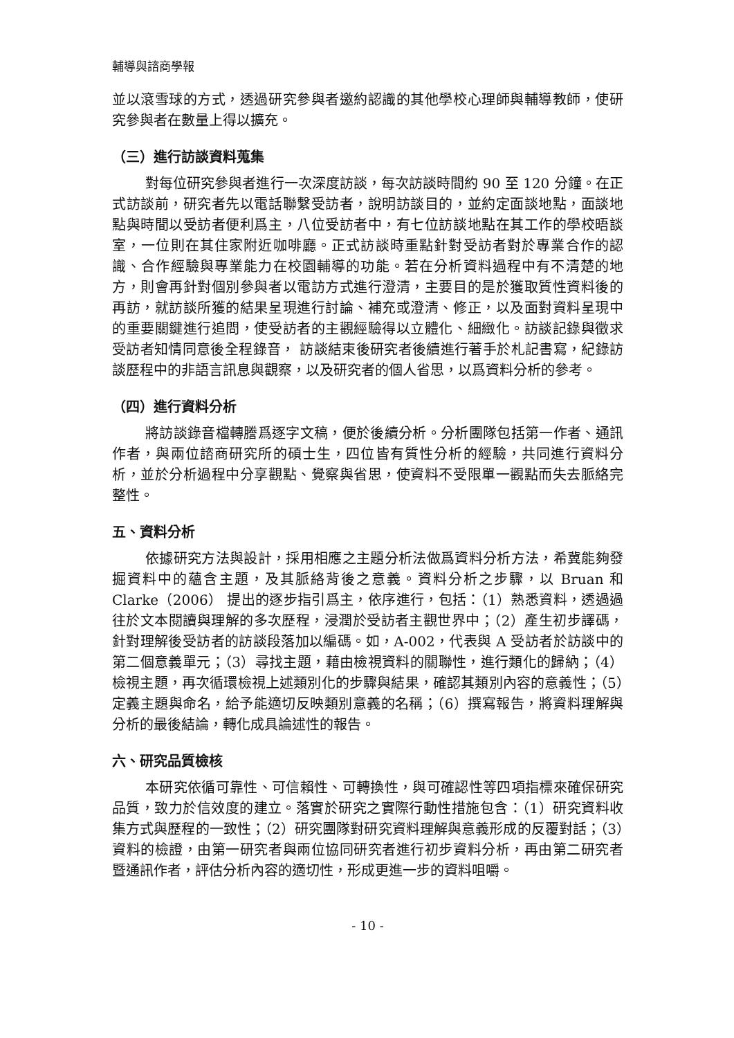輔導與諮商學報
並以滾雪球的方式，透過研究參與者邀約認識的其他學校心理師與輔導教師，使研究參與者在數量上得以擴充。
（三）進行訪談資料蒐集
對每位研究參與者進行一次深度訪談，每次訪談時間約 90 至 120 分鐘。在正式訪談前，研究者先以電話聯繫受訪者，說明訪談目的，並約定面談地點，面談地點與時間以受訪者便利爲主，八位受訪者中，有七位訪談地點在其工作的學校晤談室，一位則在其住家附近咖啡廳。正式訪談時重點針對受訪者對於專業合作的認識、合作經驗與專業能力在校園輔導的功能。若在分析資料過程中有不清楚的地方，則會再針對個別參與者以電訪方式進行澄清，主要目的是於獲取質性資料後的再訪，就訪談所獲的結果呈現進行討論、補充或澄清、修正，以及面對資料呈現中的重要關鍵進行追問，使受訪者的主觀經驗得以立體化、細緻化。訪談記錄與徵求受訪者知情同意後全程錄音， 訪談結束後研究者後續進行著手於札記書寫，紀錄訪談歷程中的非語言訊息與觀察，以及研究者的個人省思，以爲資料分析的參考。
（四）進行資料分析
將訪談錄音檔轉謄爲逐字文稿，便於後續分析。分析團隊包括第一作者、通訊作者，與兩位諮商研究所的碩士生，四位皆有質性分析的經驗，共同進行資料分析，並於分析過程中分享觀點、覺察與省思，使資料不受限單一觀點而失去脈絡完整性。
五、資料分析
依據研究方法與設計，採用相應之主題分析法做爲資料分析方法，希冀能夠發掘資料中的蘊含主題，及其脈絡背後之意義。資料分析之步驟，以 Bruan 和 Clarke（2006） 提出的逐步指引爲主，依序進行，包括：（1）熟悉資料，透過過往於文本閱讀與理解的多次歷程，浸潤於受訪者主觀世界中；（2）產生初步譯碼，針對理解後受訪者的訪談段落加以編碼。如，A-002，代表與 A 受訪者於訪談中的第二個意義單元；（3）尋找主題，藉由檢視資料的關聯性，進行類化的歸納；（4）檢視主題，再次循環檢視上述類別化的步驟與結果，確認其類別內容的意義性；（5）定義主題與命名，給予能適切反映類別意義的名稱；（6）撰寫報告，將資料理解與分析的最後結論，轉化成具論述性的報告。
六、研究品質檢核
本研究依循可靠性、可信賴性、可轉換性，與可確認性等四項指標來確保研究品質，致力於信效度的建立。落實於研究之實際行動性措施包含：（1）研究資料收集方式與歷程的一致性；（2）研究團隊對研究資料理解與意義形成的反覆對話；（3）資料的檢證，由第一研究者與兩位協同研究者進行初步資料分析，再由第二研究者暨通訊作者，評估分析內容的適切性，形成更進一步的資料咀嚼。
- 10 -